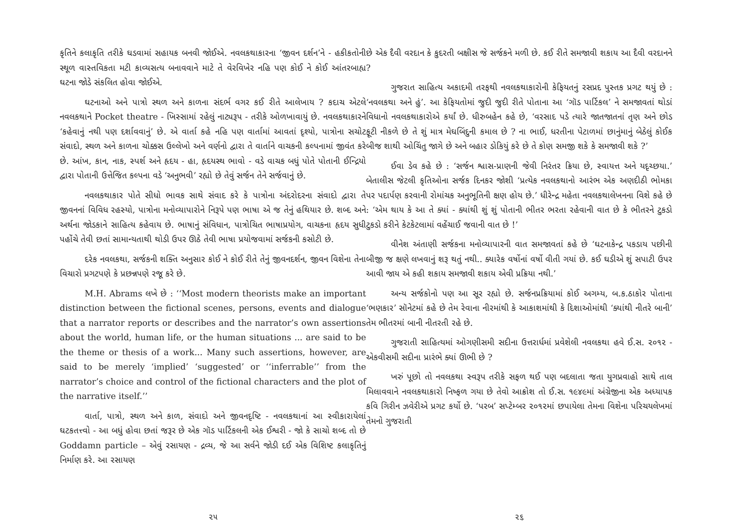કૃતિને કલાકૃતિ તરીકે ઘડવામાં સહાયક બનવી જોઈએ. નવલકથાકારના ‘જીવન દર્શન’ને - હકીકતોની સ્થૂળ વાસ્તવિકતા મટી કાવ્યસત્ય બનાવવાને માટે તે વેરવિખેર નહિ પણ કોઈ ને કોઈ આંતરબાહ્ય ઘટના જોડે સંકલિત હોવા જોઈએ.
ઘટનાઓ અને પાત્રો સ્થળ અને કાળના સંદર્ભ વગર કઈ રીતે આલેખાય ? કદાચ એટલે નવલકથાને Pocket theatre - ખિસ્સામાં રહેલું નાટ્યરૂપ - તરીકે ઓળખાવાયું છે. નવલકથાકારને ‘કહેવાનું નથી પણ દર્શાવવાનું’ છે. એ વાર્તા કહે નહિ પણ વાર્તામાં આવતાં દૃશ્યો, પાત્રોના સચોટ સંવાદો, સ્થળ અને કાળના ચોક્કસ ઉલ્લેખો અને વર્ણનો દ્વારા તે વાર્તાને વાચકની કલ્પનામાં જીવંત કરે છે. આંખ, કાન, નાક, સ્પર્શ અને હૃદય - હા, હૃદયસ્થ ભાવો - વડે વાચક બધું પોતે પોતાની ઈન્દ્રિયો દ્વારા પોતાની ઉત્તેજિત કલ્પના વડે ‘અનુભવી’ રહ્યો છે તેવું સર્જન તેને સર્જવાનું છે.
નવલકથાકાર પોતે સીધો ભાવક સાથે સંવાદ કરે કે પાત્રોના અંદરોદરના સંવાદો દ્વારા તે જીવનનાં વિવિધ રહસ્યો, પાત્રોના મનોવ્યાપારોને નિરૂપે પણ ભાષા એ જ તેનું હથિયાર છે. શબ્દ અને અર્થના જોડકાને સાહિત્ય કહેવાય છે. ભાષાનું સંવિધાન, પાત્રોચિત ભાષાપ્રયોગ, વાચકના હૃદય સુધી પહોંચે તેવી છતાં સામાન્યતાથી થોડી ઉપર ઊઠે તેવી ભાષા પ્રયોજવામાં સર્જકની કસોટી છે.
દરેક નવલકથા, સર્જકની શક્તિ અનુસાર કોઈ ને કોઈ રીતે તેનું જીવનદર્શન, જીવન વિશેના તેના વિચારો પ્રગટપણે કે પ્રછન્નપણે રજૂ કરે છે.
M.H. Abrams લખે છે : ‘‘Most modern theorists make an important distinction between the fictional scenes, persons, events and dialogue that a narrator reports or describes and the narrator’s own assertions about the world, human life, or the human situations ... are said to be the theme or thesis of a work... Many such assertions, however, are said to be merely ‘implied’ ‘suggested’ or ‘‘inferrable’’ from the narrator’s choice and control of the fictional characters and the plot of the narrative itself.’’
વાર્તા, પાત્રો, સ્થળ અને કાળ, સંવાદો અને જીવનદૃષ્ટિ - નવલકથાનાં આ સ્વીકારાયેલાં ઘટકતત્ત્વો - આ બધું હોવા છતાં જરૂર છે એક ગૉડ પાર્ટિકલની એક ઈશ્વરી - જો કે સાચો શબ્દ તો છે Goddamn particle – એવું રસાયણ - દ્રવ્ય, જે આ સર્વને જોડી દઈ એક વિશિષ્ટ કલાકૃતિનું નિર્માણ કરે. આ રસાયણ
૨૫
છે એક દૈવી વરદાન કે કુદરતી બક્ષીસ જે સર્જકને મળી છે. કઈ રીતે સમજાવી શકાય આ દૈવી વરદાનને ?
ગુજરાત સાહિત્ય અકાદમી તરફથી નવલકથાકારોની કેફિયતનું રસપ્રદ પુસ્તક પ્રગટ થયું છે : ‘નવલકથા અને હું’. આ કેફિયતોમાં જુદી જુદી રીતે પોતાના આ ‘ગૉડ પાર્ટિકલ’ ને સમજાવતાં થોડાં વિધાનો નવલકથાકારોએ કર્યાં છે. ધીરુબહેન કહે છે, ‘વરસાદ પડે ત્યારે જાતજાતનાં તૃણ અને છોડ ફૂટી નીકળે છે તે શું માત્ર મેઘબિંદુની કમાલ છે ? ના ભાઈ, ધરતીના પેટાળમાં છાનુંમાનું બેઠેલું કોઈક બીજ શાથી ઓચિંતુ જાગે છે અને બહાર ડોકિયું કરે છે તે કોણ સમજી શકે કે સમજાવી શકે ?’
ઈવા ડેવ કહે છે : ‘સર્જન શ્વાસ-પ્રાણની જેવી નિરંતર ક્રિયા છે, સ્વાયત્ત અને યદૃચ્છયા.’ બેતાલીસ જેટલી કૃતિઓના સર્જક દિનકર જોશી ‘પ્રત્યેક નવલકથાનો આરંભ એક અણદીઠી ભોમકા પર પદાર્પણ કરવાની રોમાંચક અનુભૂતિની ક્ષણ હોય છે.’ ધીરેન્દ્ર મહેતા નવલકથાલેખનના વિશે કહે છે : ‘એમ થાય કે આ તે ક્યાં - ક્યાંથી શું શું પોતાની ભીતર ભરતા રહેવાની વાત છે કે ભીતરને ટુકડો ટુકડો કરીને કેટકેટલામાં વહેંચાઈ જવાની વાત છે !’
વીનેશ અંતાણી સર્જકના મનોવ્યાપારની વાત સમજાવતાં કહે છે ‘ઘટનાકેન્દ્ર પકડાય પછીની બીજી જ ક્ષણે લખવાનું શરૂ થતું નથી.. ક્યારેક વર્ષોનાં વર્ષો વીતી ગયાં છે. કઈ ઘડીએ શું સપાટી ઉપર આવી જાય એ કહી શકાય સમજાવી શકાય એવી પ્રક્રિયા નથી.’
અન્ય સર્જકોનો પણ આ સૂર રહ્યો છે. સર્જનપ્રક્રિયામાં કોઈ અગમ્ય, બ.ક.ઠાકોર પોતાના ‘ભણકાર’ સૉનેટમાં કહે છે તેમ રેવાના નીરમાંથી કે આકાશમાંથી કે દિશાઓમાંથી ‘ક્યાંથી નીતરે બાની’ તેમ ભીતરમાં બાની નીતરતી રહે છે.
ગુજરાતી સાહિત્યમાં ઓગણીસમી સદીના ઉત્તરાર્ધમાં પ્રવેશેલી નવલકથા હવે ઈ.સ. ૨૦૧૨ - એકવીસમી સદીના પ્રારંભે ક્યાં ઊભી છે ?
ખરું પૂછો તો નવલકથા સ્વરૂપ તરીકે સફળ થઈ પણ બદલાતા જતા યુગપ્રવાહો સાથે તાલ મિલાવવાને નવલકથાકારો નિષ્ફળ ગયા છે તેવો આક્રોશ તો ઈ.સ. ૧૯૪૯માં અંગ્રેજીના એક અધ્યાપક કવિ ગિરીન ઝવેરીએ પ્રગટ કર્યો છે. ‘પરબ’ સપ્ટેમ્બર ૨૦૧૨માં છપાયેલા તેમના વિશેના પરિચયલેખમાં તેમનો ગુજરાતી
૨૬